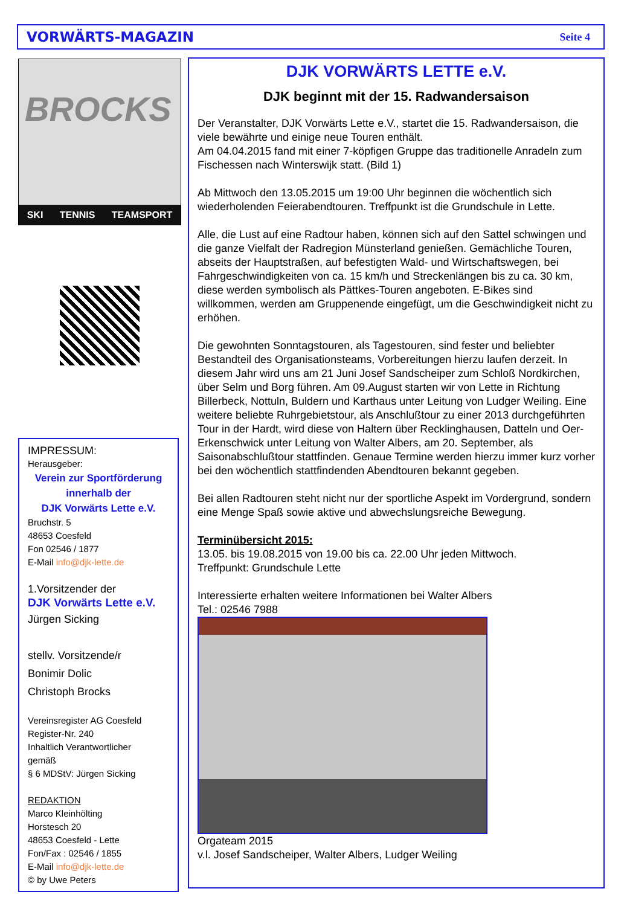VORWÄRTS-MAGAZIN Seite 4
BROCKS
SKI TENNIS TEAMSPORT
IMPRESSUM:
Herausgeber:
Verein zur Sportförderung
innerhalb der
DJK Vorwärts Lette e.V.
Bruchstr. 5
48653 Coesfeld
Fon 02546 / 1877
E-Mail info@djk-lette.de
1.Vorsitzender der
DJK Vorwärts Lette e.V.
Jürgen Sicking
stellv. Vorsitzende/r
Bonimir Dolic
Christoph Brocks
Vereinsregister AG Coesfeld
Register-Nr. 240
Inhaltlich Verantwortlicher
gemäß
§ 6 MDStV: Jürgen Sicking
REDAKTION
Marco Kleinhölting
Horstesch 20
48653 Coesfeld - Lette
Fon/Fax : 02546 / 1855
E-Mail info@djk-lette.de
© by Uwe Peters
DJK VORWÄRTS LETTE e.V.
DJK beginnt mit der 15. Radwandersaison
Der Veranstalter, DJK Vorwärts Lette e.V., startet die 15. Radwandersaison, die viele bewährte und einige neue Touren enthält.
Am 04.04.2015 fand mit einer 7-köpfigen Gruppe das traditionelle Anradeln zum Fischessen nach Winterswijk statt. (Bild 1)
Ab Mittwoch den 13.05.2015 um 19:00 Uhr beginnen die wöchentlich sich wiederholenden Feierabendtouren. Treffpunkt ist die Grundschule in Lette.
Alle, die Lust auf eine Radtour haben, können sich auf den Sattel schwingen und die ganze Vielfalt der Radregion Münsterland genießen. Gemächliche Touren, abseits der Hauptstraßen, auf befestigten Wald- und Wirtschaftswegen, bei Fahrgeschwindigkeiten von ca. 15 km/h und Streckenlängen bis zu ca. 30 km, diese werden symbolisch als Pättkes-Touren angeboten. E-Bikes sind willkommen, werden am Gruppenende eingefügt, um die Geschwindigkeit nicht zu erhöhen.
Die gewohnten Sonntagstouren, als Tagestouren, sind fester und beliebter Bestandteil des Organisationsteams, Vorbereitungen hierzu laufen derzeit. In diesem Jahr wird uns am 21 Juni Josef Sandscheiper zum Schloß Nordkirchen, über Selm und Borg führen. Am 09.August starten wir von Lette in Richtung Billerbeck, Nottuln, Buldern und Karthaus unter Leitung von Ludger Weiling. Eine weitere beliebte Ruhrgebietstour, als Anschlußtour zu einer 2013 durchgeführten Tour in der Hardt, wird diese von Haltern über Recklinghausen, Datteln und Oer-Erkenschwick unter Leitung von Walter Albers, am 20. September, als Saisonabschlußtour stattfinden. Genaue Termine werden hierzu immer kurz vorher bei den wöchentlich stattfindenden Abendtouren bekannt gegeben.
Bei allen Radtouren steht nicht nur der sportliche Aspekt im Vordergrund, sondern eine Menge Spaß sowie aktive und abwechslungsreiche Bewegung.
Terminübersicht 2015:
13.05. bis 19.08.2015 von 19.00 bis ca. 22.00 Uhr jeden Mittwoch.
Treffpunkt: Grundschule Lette
Interessierte erhalten weitere Informationen bei Walter Albers
Tel.: 02546 7988
Orgateam 2015
v.l. Josef Sandscheiper, Walter Albers, Ludger Weiling